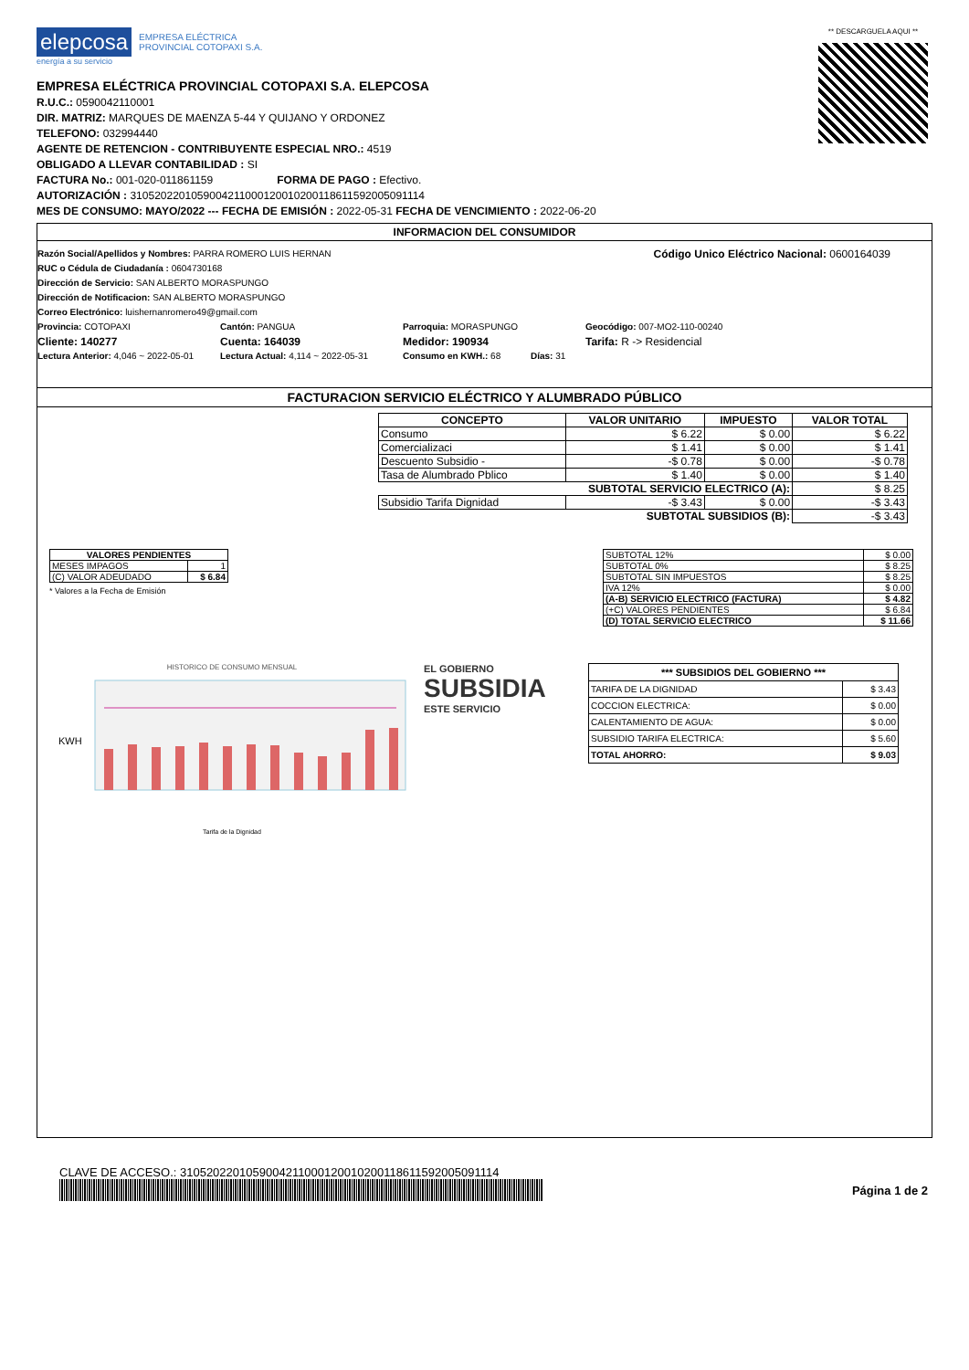elepcosa EMPRESA ELÉCTRICA
PROVINCIAL COTOPAXI S.A.
energía a su servicio
** DESCARGUELA AQUI **
EMPRESA ELÉCTRICA PROVINCIAL COTOPAXI S.A. ELEPCOSA
R.U.C.: 0590042110001
DIR. MATRIZ: MARQUES DE MAENZA 5-44 Y QUIJANO Y ORDONEZ
TELEFONO: 032994440
AGENTE DE RETENCION - CONTRIBUYENTE ESPECIAL NRO.: 4519
OBLIGADO A LLEVAR CONTABILIDAD : SI
FACTURA No.: 001-020-011861159 FORMA DE PAGO : Efectivo.
AUTORIZACIÓN : 3105202201059004211000120010200118611592005091114
MES DE CONSUMO: MAYO/2022 --- FECHA DE EMISIÓN : 2022-05-31 FECHA DE VENCIMIENTO : 2022-06-20
INFORMACION DEL CONSUMIDOR
Razón Social/Apellidos y Nombres: PARRA ROMERO LUIS HERNAN Código Unico Eléctrico Nacional: 0600164039
RUC o Cédula de Ciudadanía : 0604730168
Dirección de Servicio: SAN ALBERTO MORASPUNGO
Dirección de Notificacion: SAN ALBERTO MORASPUNGO
Correo Electrónico: luishernanromero49@gmail.com
Provincia: COTOPAXI Cantón: PANGUA Parroquia: MORASPUNGO Geocódigo: 007-MO2-110-00240
Cliente: 140277 Cuenta: 164039 Medidor: 190934 Tarifa: R -> Residencial
Lectura Anterior: 4,046 ~ 2022-05-01
Lectura Actual: 4,114 ~ 2022-05-31
Consumo en KWH.: 68 Días: 31
FACTURACION SERVICIO ELÉCTRICO Y ALUMBRADO PÚBLICO
| CONCEPTO | VALOR UNITARIO | IMPUESTO | VALOR TOTAL |
| --- | --- | --- | --- |
| Consumo | $ 6.22 | $ 0.00 | $ 6.22 |
| Comercializaci | $ 1.41 | $ 0.00 | $ 1.41 |
| Descuento Subsidio - | -$ 0.78 | $ 0.00 | -$ 0.78 |
| Tasa de Alumbrado Pblico | $ 1.40 | $ 0.00 | $ 1.40 |
| SUBTOTAL SERVICIO ELECTRICO (A): | | | $ 8.25 |
| Subsidio Tarifa Dignidad | -$ 3.43 | $ 0.00 | -$ 3.43 |
| SUBTOTAL SUBSIDIOS (B): | | | -$ 3.43 |
| VALORES PENDIENTES | |
| --- | --- |
| MESES IMPAGOS | 1 |
| (C) VALOR ADEUDADO | $ 6.84 |
* Valores a la Fecha de Emisión
| SUBTOTAL 12% | $ 0.00 |
| SUBTOTAL 0% | $ 8.25 |
| SUBTOTAL SIN IMPUESTOS | $ 8.25 |
| IVA 12% | $ 0.00 |
| (A-B) SERVICIO ELECTRICO (FACTURA) | $ 4.82 |
| (+C) VALORES PENDIENTES | $ 6.84 |
| (D) TOTAL SERVICIO ELECTRICO | $ 11.66 |
HISTORICO DE CONSUMO MENSUAL
KWH
Tarifa de la Dignidad
EL GOBIERNO
SUBSIDIA
ESTE SERVICIO
| *** SUBSIDIOS DEL GOBIERNO *** | |
| --- | --- |
| TARIFA DE LA DIGNIDAD | $ 3.43 |
| COCCION ELECTRICA: | $ 0.00 |
| CALENTAMIENTO DE AGUA: | $ 0.00 |
| SUBSIDIO TARIFA ELECTRICA: | $ 5.60 |
| TOTAL AHORRO: | $ 9.03 |
CLAVE DE ACCESO.: 3105202201059004211000120010200118611592005091114
Página 1 de 2